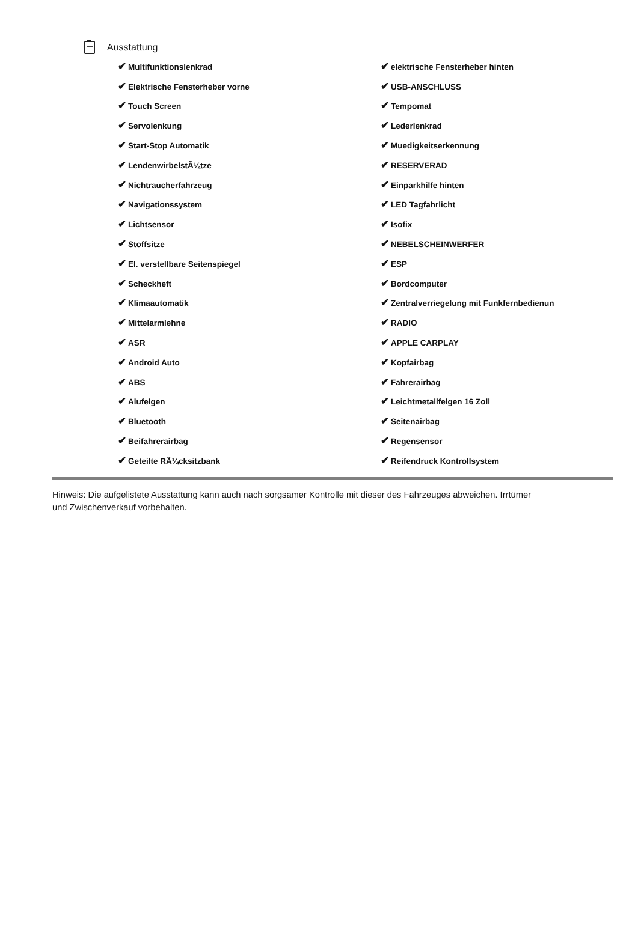Ausstattung
| ✔ Multifunktionslenkrad | ✔ elektrische Fensterheber hinten |
| ✔ Elektrische Fensterheber vorne | ✔ USB-ANSCHLUSS |
| ✔ Touch Screen | ✔ Tempomat |
| ✔ Servolenkung | ✔ Lederlenkrad |
| ✔ Start-Stop Automatik | ✔ Muedigkeitserkennung |
| ✔ LendenwirbelstÃ¼tze | ✔ RESERVERAD |
| ✔ Nichtraucherfahrzeug | ✔ Einparkhilfe hinten |
| ✔ Navigationssystem | ✔ LED Tagfahrlicht |
| ✔ Lichtsensor | ✔ Isofix |
| ✔ Stoffsitze | ✔ NEBELSCHEINWERFER |
| ✔ El. verstellbare Seitenspiegel | ✔ ESP |
| ✔ Scheckheft | ✔ Bordcomputer |
| ✔ Klimaautomatik | ✔ Zentralverriegelung mit Funkfernbedienun |
| ✔ Mittelarmlehne | ✔ RADIO |
| ✔ ASR | ✔ APPLE CARPLAY |
| ✔ Android Auto | ✔ Kopfairbag |
| ✔ ABS | ✔ Fahrerairbag |
| ✔ Alufelgen | ✔ Leichtmetallfelgen 16 Zoll |
| ✔ Bluetooth | ✔ Seitenairbag |
| ✔ Beifahrerairbag | ✔ Regensensor |
| ✔ Geteilte RÃ¼cksitzbank | ✔ Reifendruck Kontrollsystem |
Hinweis: Die aufgelistete Ausstattung kann auch nach sorgsamer Kontrolle mit dieser des Fahrzeuges abweichen. Irrtümer und Zwischenverkauf vorbehalten.